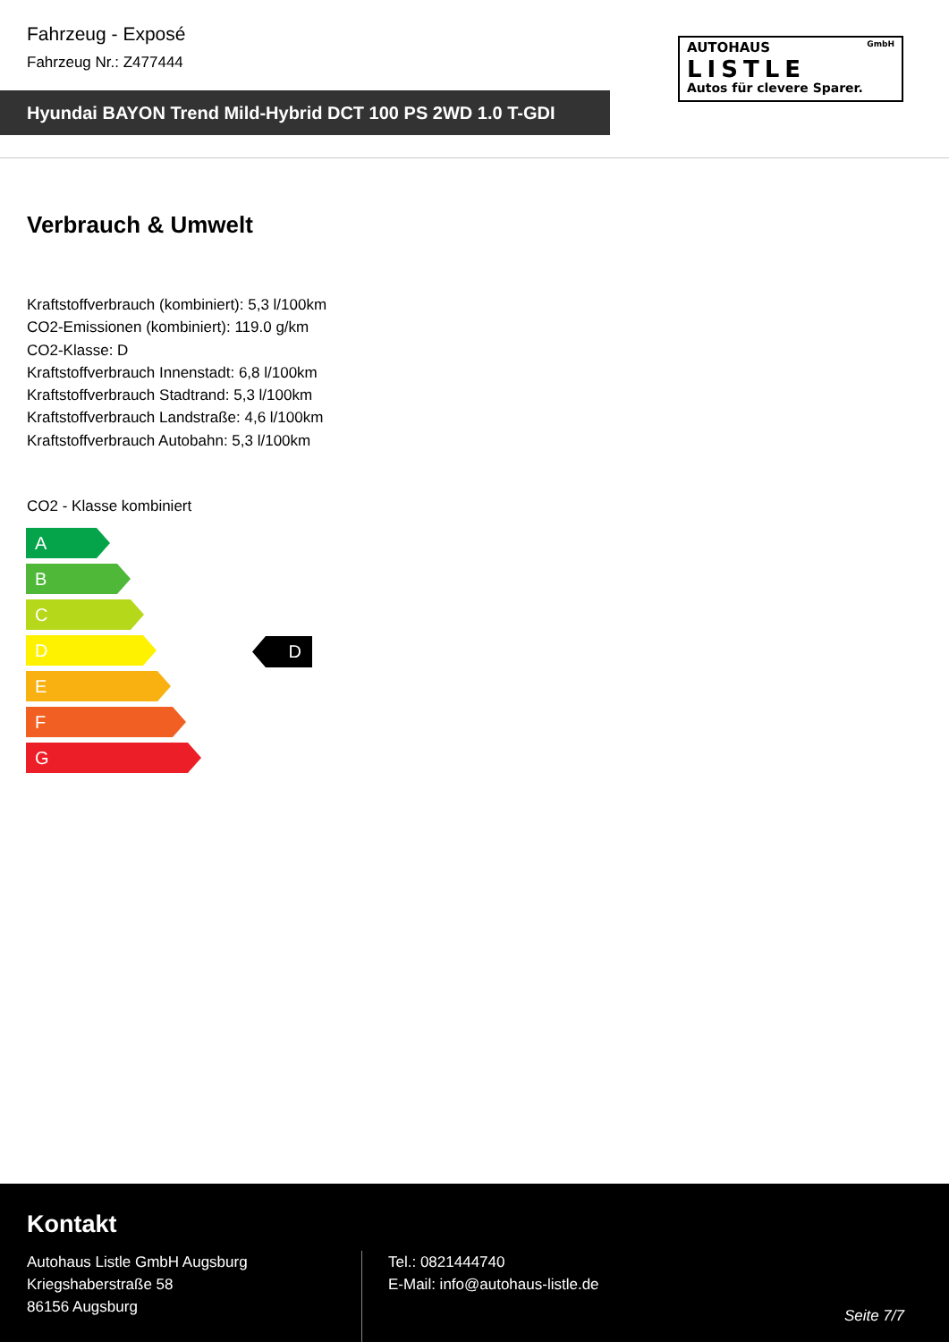Fahrzeug - Exposé
Fahrzeug Nr.: Z477444
Hyundai BAYON Trend Mild-Hybrid DCT 100 PS 2WD 1.0 T-GDI
AUTOHAUS GmbH
LISTLE
Autos für clevere Sparer.
Verbrauch & Umwelt
Kraftstoffverbrauch (kombiniert): 5,3 l/100km
CO2-Emissionen (kombiniert): 119.0 g/km
CO2-Klasse: D
Kraftstoffverbrauch Innenstadt: 6,8 l/100km
Kraftstoffverbrauch Stadtrand: 5,3 l/100km
Kraftstoffverbrauch Landstraße: 4,6 l/100km
Kraftstoffverbrauch Autobahn: 5,3 l/100km
CO2 - Klasse kombiniert
A
B
C
D
E
F
G
D
Kontakt
Autohaus Listle GmbH Augsburg
Kriegshaberstraße 58
86156 Augsburg
Tel.: 0821444740
E-Mail: info@autohaus-listle.de
Seite 7/7